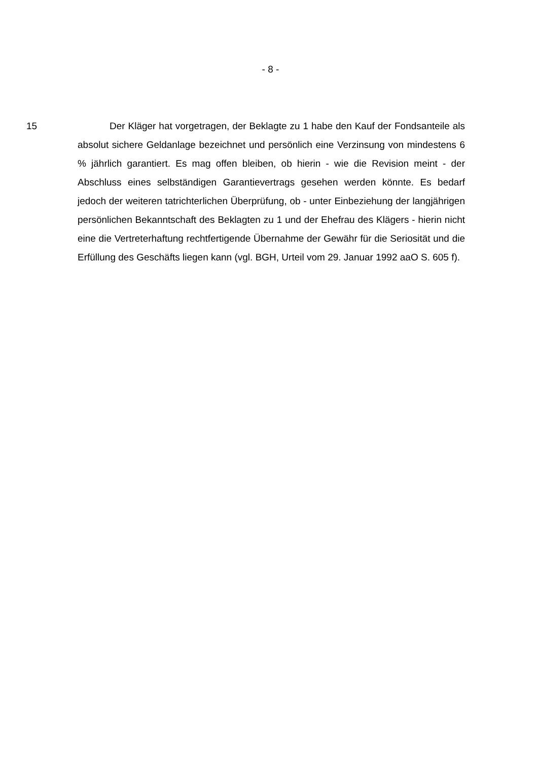- 8 -
15 Der Kläger hat vorgetragen, der Beklagte zu 1 habe den Kauf der Fonds­anteile als absolut sichere Geldanlage bezeichnet und persönlich eine Verzin­sung von mindestens 6 % jährlich garantiert. Es mag offen bleiben, ob hierin - wie die Revision meint - der Abschluss eines selbständigen Garantievertrags gesehen werden könnte. Es bedarf jedoch der weiteren tatrichterlichen Über­prüfung, ob - unter Einbeziehung der langjährigen persönlichen Bekanntschaft des Beklagten zu 1 und der Ehefrau des Klägers - hierin nicht eine die Vertre­terhaftung rechtfertigende Übernahme der Gewähr für die Seriosität und die Erfüllung des Geschäfts liegen kann (vgl. BGH, Urteil vom 29. Januar 1992 aaO S. 605 f).